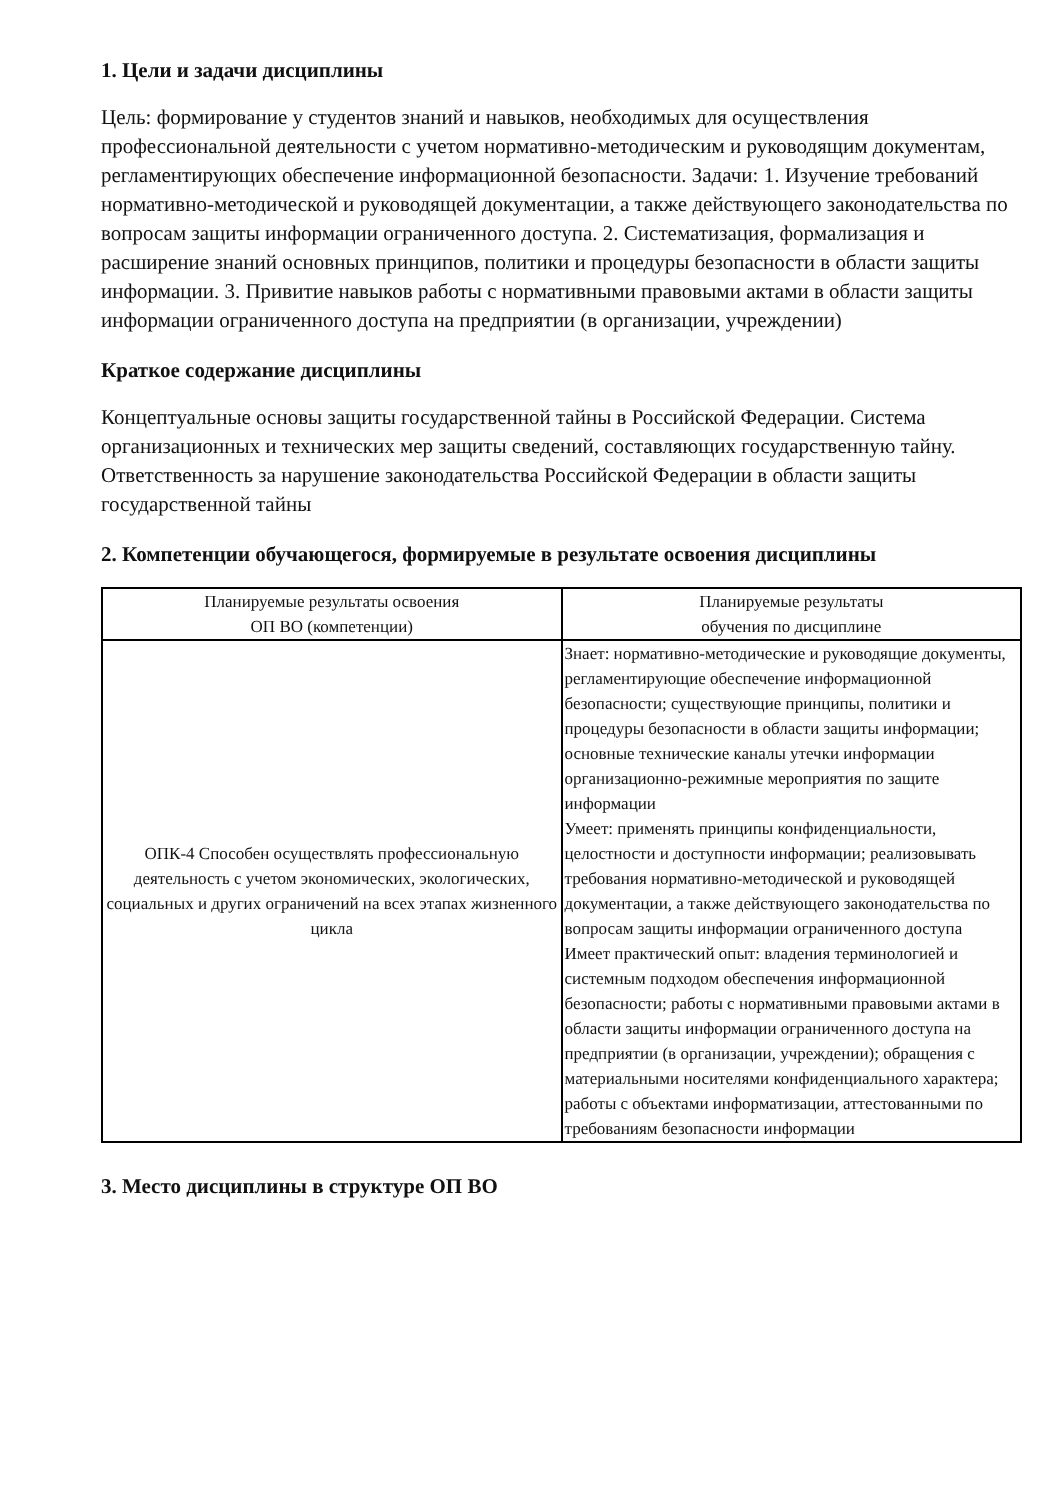1. Цели и задачи дисциплины
Цель: формирование у студентов знаний и навыков, необходимых для осуществления профессиональной деятельности с учетом нормативно-методическим и руководящим документам, регламентирующих обеспечение информационной безопасности. Задачи: 1. Изучение требований нормативно-методической и руководящей документации, а также действующего законодательства по вопросам защиты информации ограниченного доступа. 2. Систематизация, формализация и расширение знаний основных принципов, политики и процедуры безопасности в области защиты информации. 3. Привитие навыков работы с нормативными правовыми актами в области защиты информации ограниченного доступа на предприятии (в организации, учреждении)
Краткое содержание дисциплины
Концептуальные основы защиты государственной тайны в Российской Федерации. Система организационных и технических мер защиты сведений, составляющих государственную тайну. Ответственность за нарушение законодательства Российской Федерации в области защиты государственной тайны
2. Компетенции обучающегося, формируемые в результате освоения дисциплины
| Планируемые результаты освоения ОП ВО (компетенции) | Планируемые результаты обучения по дисциплине |
| --- | --- |
| ОПК-4 Способен осуществлять профессиональную деятельность с учетом экономических, экологических, социальных и других ограничений на всех этапах жизненного цикла | Знает: нормативно-методические и руководящие документы, регламентирующие обеспечение информационной безопасности; существующие принципы, политики и процедуры безопасности в области защиты информации; основные технические каналы утечки информации организационно-режимные мероприятия по защите информации Умеет: применять принципы конфиденциальности, целостности и доступности информации; реализовывать требования нормативно-методической и руководящей документации, а также действующего законодательства по вопросам защиты информации ограниченного доступа Имеет практический опыт: владения терминологией и системным подходом обеспечения информационной безопасности; работы с нормативными правовыми актами в области защиты информации ограниченного доступа на предприятии (в организации, учреждении); обращения с материальными носителями конфиденциального характера; работы с объектами информатизации, аттестованными по требованиям безопасности информации |
3. Место дисциплины в структуре ОП ВО